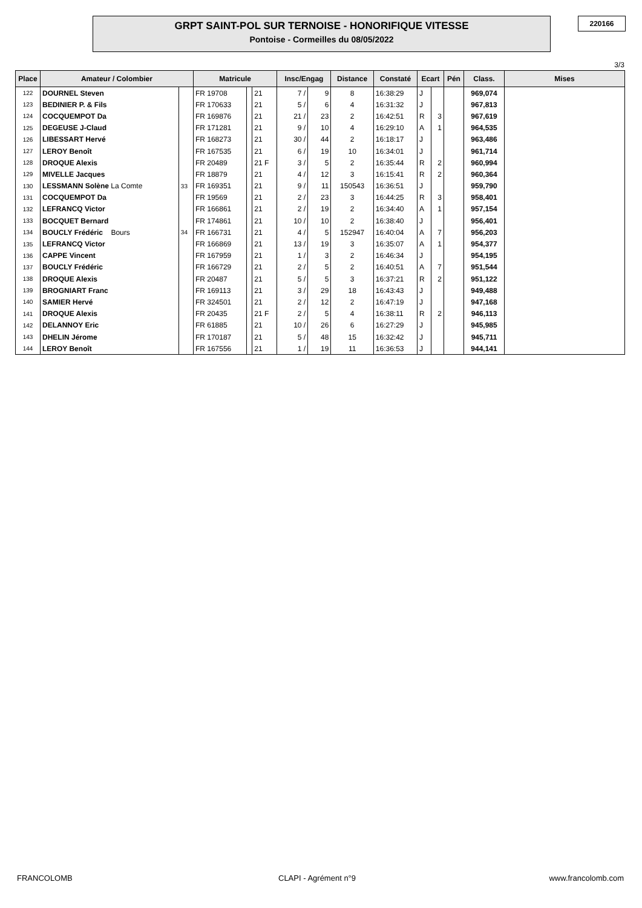GRPT SAINT-POL SUR TERNOISE - HONORIFIQUE VITESSE
Pontoise - Cormeilles du 08/05/2022
220166
3/3
| Place | Amateur / Colombier | | Matricule | | | Insc/Engag | | Distance | Constaté | Ecart | | Pén | Class. | Mises |
| --- | --- | --- | --- | --- | --- | --- | --- | --- | --- | --- | --- | --- | --- | --- |
| 122 | DOURNEL Steven | | FR 19708 | | 21 | 7 / | 9 | 8 | 16:38:29 | J | | | 969,074 | |
| 123 | BEDINIER P. & Fils | | FR 170633 | | 21 | 5 / | 6 | 4 | 16:31:32 | J | | | 967,813 | |
| 124 | COCQUEMPOT Da | | FR 169876 | | 21 | 21 / | 23 | 2 | 16:42:51 | R | 3 | | 967,619 | |
| 125 | DEGEUSE J-Claud | | FR 171281 | | 21 | 9 / | 10 | 4 | 16:29:10 | A | 1 | | 964,535 | |
| 126 | LIBESSART Hervé | | FR 168273 | | 21 | 30 / | 44 | 2 | 16:18:17 | J | | | 963,486 | |
| 127 | LEROY Benoît | | FR 167535 | | 21 | 6 / | 19 | 10 | 16:34:01 | J | | | 961,714 | |
| 128 | DROQUE Alexis | | FR 20489 | | 21 F | 3 / | 5 | 2 | 16:35:44 | R | 2 | | 960,994 | |
| 129 | MIVELLE Jacques | | FR 18879 | | 21 | 4 / | 12 | 3 | 16:15:41 | R | 2 | | 960,364 | |
| 130 | LESSMANN Solène La Comte | 33 | FR 169351 | | 21 | 9 / | 11 | 150543 | 16:36:51 | J | | | 959,790 | |
| 131 | COCQUEMPOT Da | | FR 19569 | | 21 | 2 / | 23 | 3 | 16:44:25 | R | 3 | | 958,401 | |
| 132 | LEFRANCQ Victor | | FR 166861 | | 21 | 2 / | 19 | 2 | 16:34:40 | A | 1 | | 957,154 | |
| 133 | BOCQUET Bernard | | FR 174861 | | 21 | 10 / | 10 | 2 | 16:38:40 | J | | | 956,401 | |
| 134 | BOUCLY Frédéric Bours | 34 | FR 166731 | | 21 | 4 / | 5 | 152947 | 16:40:04 | A | 7 | | 956,203 | |
| 135 | LEFRANCQ Victor | | FR 166869 | | 21 | 13 / | 19 | 3 | 16:35:07 | A | 1 | | 954,377 | |
| 136 | CAPPE Vincent | | FR 167959 | | 21 | 1 / | 3 | 2 | 16:46:34 | J | | | 954,195 | |
| 137 | BOUCLY Frédéric | | FR 166729 | | 21 | 2 / | 5 | 2 | 16:40:51 | A | 7 | | 951,544 | |
| 138 | DROQUE Alexis | | FR 20487 | | 21 | 5 / | 5 | 3 | 16:37:21 | R | 2 | | 951,122 | |
| 139 | BROGNIART Franc | | FR 169113 | | 21 | 3 / | 29 | 18 | 16:43:43 | J | | | 949,488 | |
| 140 | SAMIER Hervé | | FR 324501 | | 21 | 2 / | 12 | 2 | 16:47:19 | J | | | 947,168 | |
| 141 | DROQUE Alexis | | FR 20435 | | 21 F | 2 / | 5 | 4 | 16:38:11 | R | 2 | | 946,113 | |
| 142 | DELANNOY Eric | | FR 61885 | | 21 | 10 / | 26 | 6 | 16:27:29 | J | | | 945,985 | |
| 143 | DHELIN Jérome | | FR 170187 | | 21 | 5 / | 48 | 15 | 16:32:42 | J | | | 945,711 | |
| 144 | LEROY Benoît | | FR 167556 | | 21 | 1 / | 19 | 11 | 16:36:53 | J | | | 944,141 | |
FRANCOLOMB CLAPI - Agrément n°9 www.francolomb.com